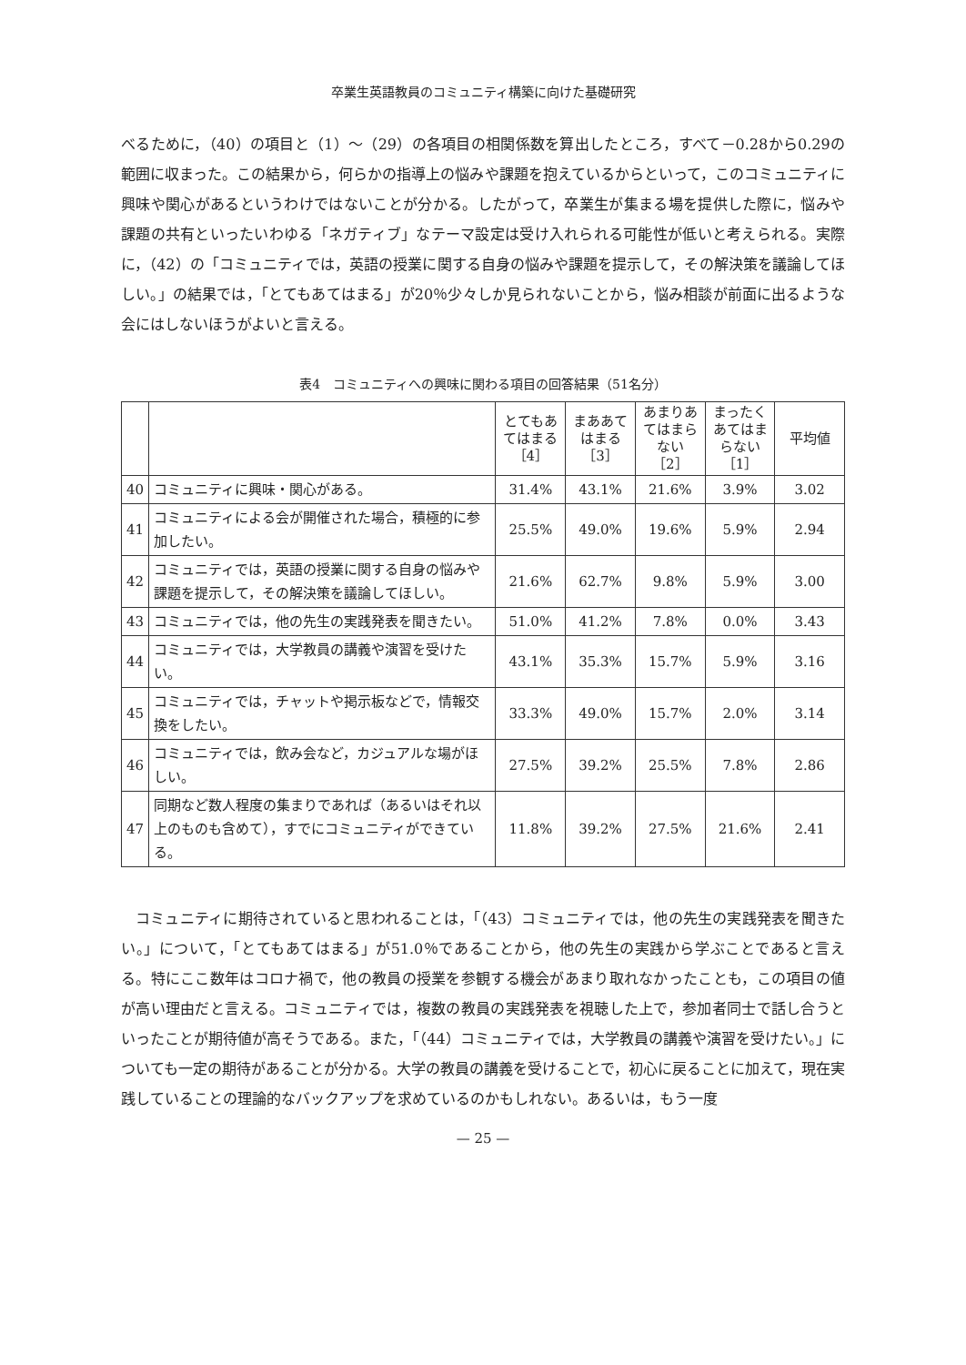卒業生英語教員のコミュニティ構築に向けた基礎研究
べるために，（40）の項目と（1）～（29）の各項目の相関係数を算出したところ，すべて－0.28から0.29の範囲に収まった。この結果から，何らかの指導上の悩みや課題を抱えているからといって，このコミュニティに興味や関心があるというわけではないことが分かる。したがって，卒業生が集まる場を提供した際に，悩みや課題の共有といったいわゆる「ネガティブ」なテーマ設定は受け入れられる可能性が低いと考えられる。実際に，（42）の「コミュニティでは，英語の授業に関する自身の悩みや課題を提示して，その解決策を議論してほしい。」の結果では，「とてもあてはまる」が20％少々しか見られないことから，悩み相談が前面に出るような会にはしないほうがよいと言える。
表4　コミュニティへの興味に関わる項目の回答結果（51名分）
| | | とてもあ てはまる ［4］ | まああて はまる ［3］ | あまりあ てはまら ない ［2］ | まったく あてはま らない ［1］ | 平均値 |
| --- | --- | --- | --- | --- | --- | --- |
| 40 | コミュニティに興味・関心がある。 | 31.4% | 43.1% | 21.6% | 3.9% | 3.02 |
| 41 | コミュニティによる会が開催された場合，積極的に参加したい。 | 25.5% | 49.0% | 19.6% | 5.9% | 2.94 |
| 42 | コミュニティでは，英語の授業に関する自身の悩みや課題を提示して，その解決策を議論してほしい。 | 21.6% | 62.7% | 9.8% | 5.9% | 3.00 |
| 43 | コミュニティでは，他の先生の実践発表を聞きたい。 | 51.0% | 41.2% | 7.8% | 0.0% | 3.43 |
| 44 | コミュニティでは，大学教員の講義や演習を受けたい。 | 43.1% | 35.3% | 15.7% | 5.9% | 3.16 |
| 45 | コミュニティでは，チャットや掲示板などで，情報交換をしたい。 | 33.3% | 49.0% | 15.7% | 2.0% | 3.14 |
| 46 | コミュニティでは，飲み会など，カジュアルな場がほしい。 | 27.5% | 39.2% | 25.5% | 7.8% | 2.86 |
| 47 | 同期など数人程度の集まりであれば（あるいはそれ以上のものも含めて），すでにコミュニティができている。 | 11.8% | 39.2% | 27.5% | 21.6% | 2.41 |
コミュニティに期待されていると思われることは，「（43）コミュニティでは，他の先生の実践発表を聞きたい。」について，「とてもあてはまる」が51.0％であることから，他の先生の実践から学ぶことであると言える。特にここ数年はコロナ禍で，他の教員の授業を参観する機会があまり取れなかったことも，この項目の値が高い理由だと言える。コミュニティでは，複数の教員の実践発表を視聴した上で，参加者同士で話し合うといったことが期待値が高そうである。また，「（44）コミュニティでは，大学教員の講義や演習を受けたい。」についても一定の期待があることが分かる。大学の教員の講義を受けることで，初心に戻ることに加えて，現在実践していることの理論的なバックアップを求めているのかもしれない。あるいは，もう一度
— 25 —